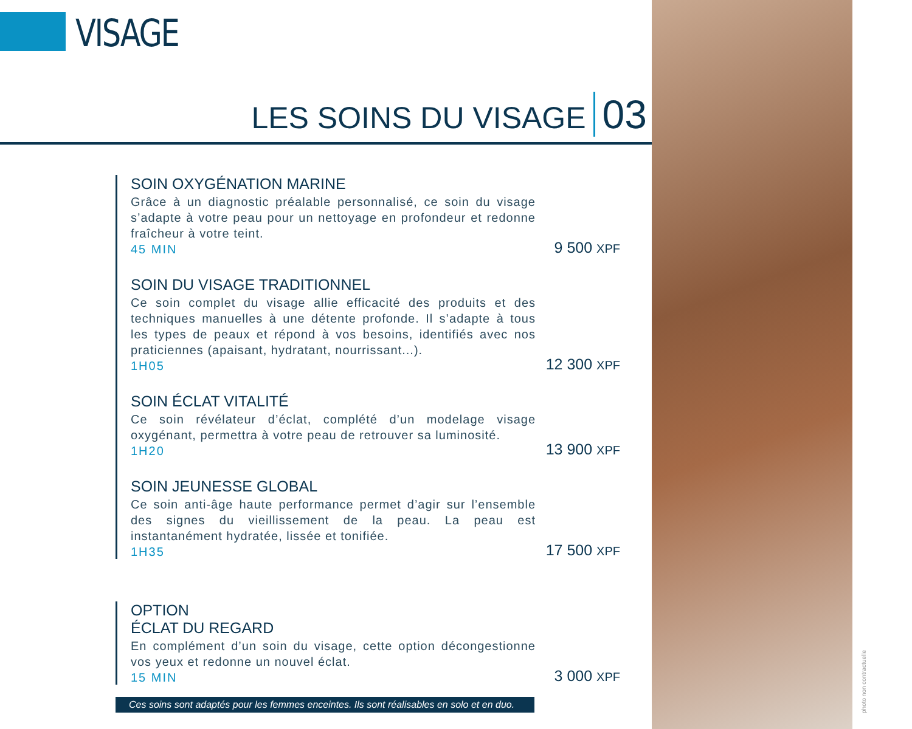VISAGE
LES SOINS DU VISAGE 03
SOIN OXYGÉNATION MARINE
Grâce à un diagnostic préalable personnalisé, ce soin du visage s’adapte à votre peau pour un nettoyage en profondeur et redonne fraîcheur à votre teint.
45 MIN
9 500 XPF
SOIN DU VISAGE TRADITIONNEL
Ce soin complet du visage allie efficacité des produits et des techniques manuelles à une détente profonde. Il s’adapte à tous les types de peaux et répond à vos besoins, identifiés avec nos praticiennes (apaisant, hydratant, nourrissant...).
1H05
12 300 XPF
SOIN ÉCLAT VITALITÉ
Ce soin révélateur d’éclat, complété d’un modelage visage oxygénant, permettra à votre peau de retrouver sa luminosité.
1H20
13 900 XPF
SOIN JEUNESSE GLOBAL
Ce soin anti-âge haute performance permet d’agir sur l’ensemble des signes du vieillissement de la peau. La peau est instantanément hydratée, lissée et tonifiée.
1H35
17 500 XPF
OPTION
ÉCLAT DU REGARD
En complément d’un soin du visage, cette option décongestionne vos yeux et redonne un nouvel éclat.
15 MIN
3 000 XPF
Ces soins sont adaptés pour les femmes enceintes. Ils sont réalisables en solo et en duo.
photo non contractuelle